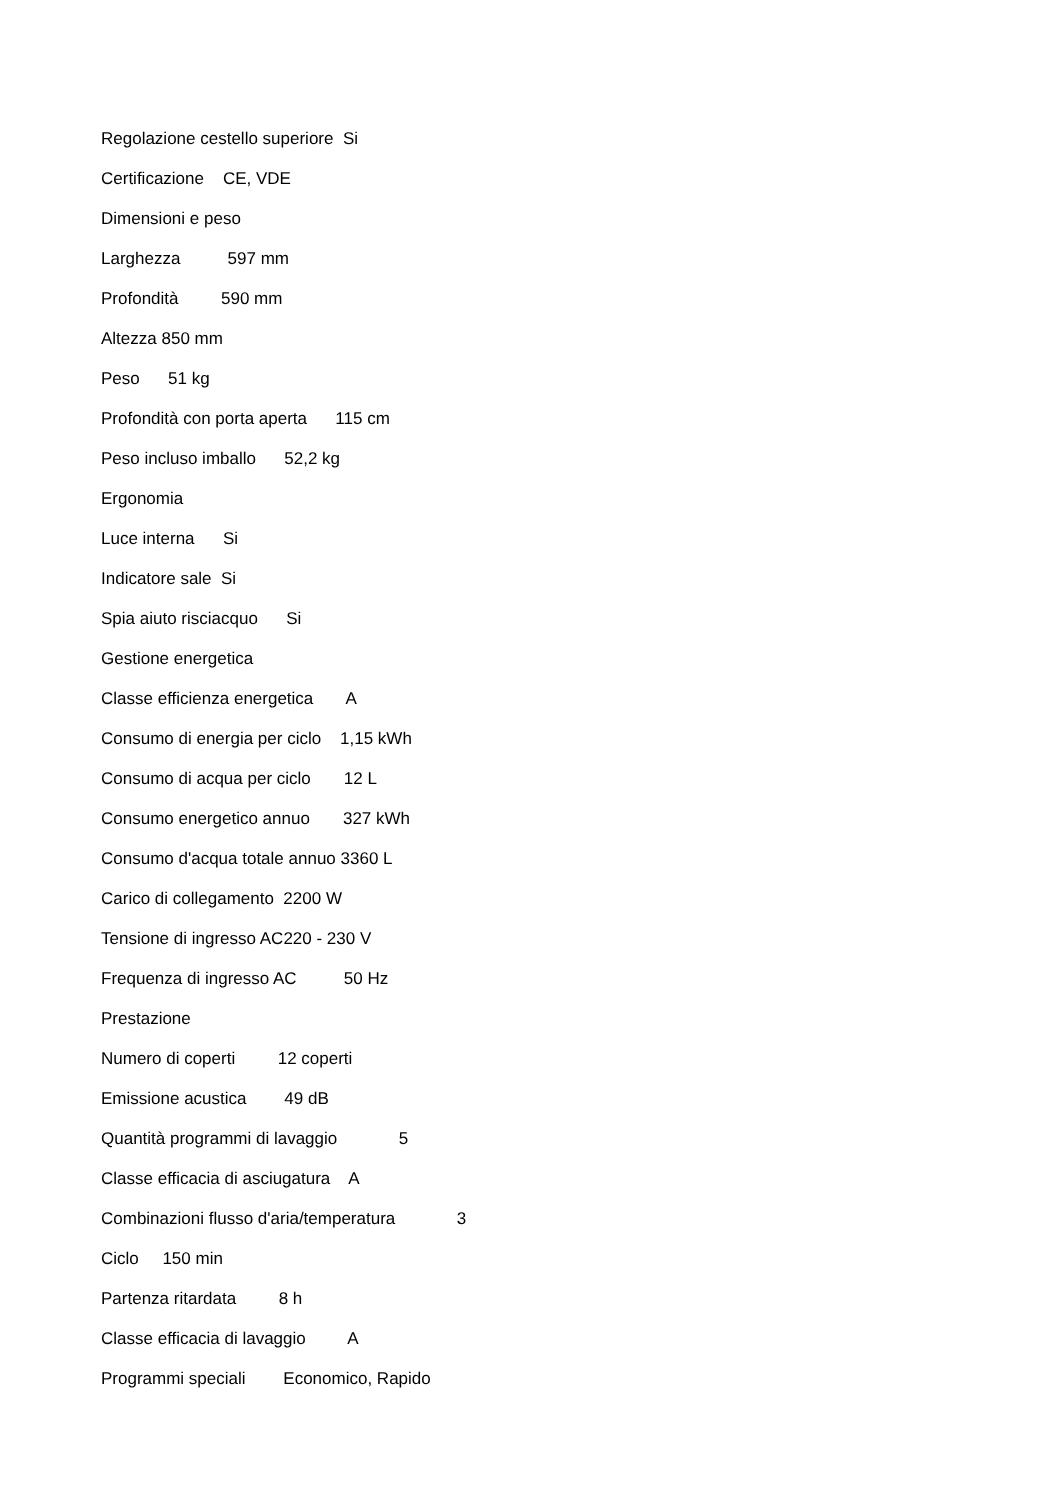Regolazione cestello superiore Si
Certificazione CE, VDE
Dimensioni e peso
Larghezza 597 mm
Profondità 590 mm
Altezza 850 mm
Peso 51 kg
Profondità con porta aperta 115 cm
Peso incluso imballo 52,2 kg
Ergonomia
Luce interna Si
Indicatore sale Si
Spia aiuto risciacquo Si
Gestione energetica
Classe efficienza energetica A
Consumo di energia per ciclo 1,15 kWh
Consumo di acqua per ciclo 12 L
Consumo energetico annuo 327 kWh
Consumo d'acqua totale annuo 3360 L
Carico di collegamento 2200 W
Tensione di ingresso AC220 - 230 V
Frequenza di ingresso AC 50 Hz
Prestazione
Numero di coperti 12 coperti
Emissione acustica 49 dB
Quantità programmi di lavaggio 5
Classe efficacia di asciugatura A
Combinazioni flusso d'aria/temperatura 3
Ciclo 150 min
Partenza ritardata 8 h
Classe efficacia di lavaggio A
Programmi speciali Economico, Rapido